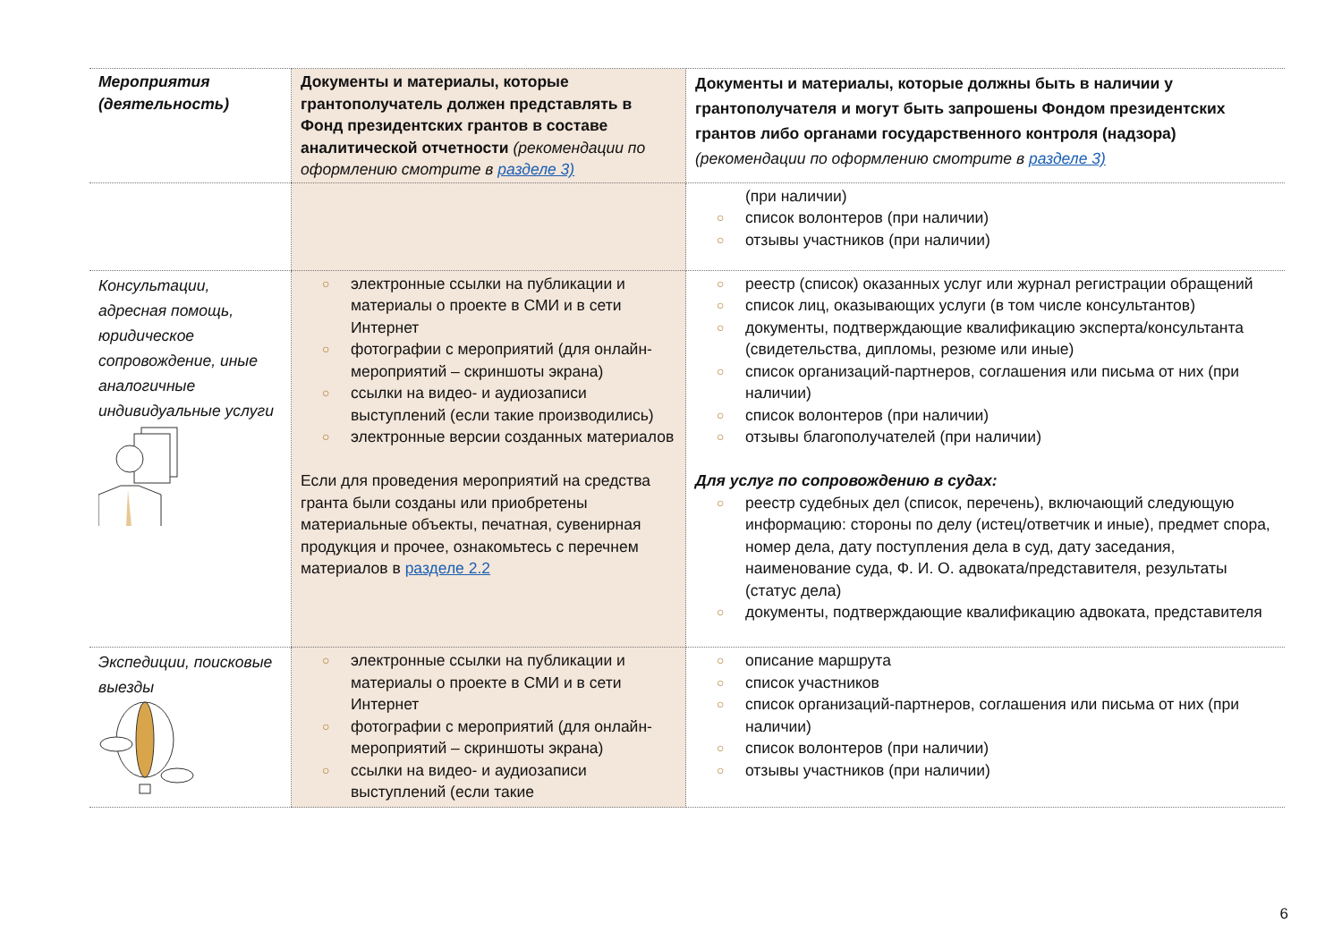| Мероприятия (деятельность) | Документы и материалы, которые грантополучатель должен представлять в Фонд президентских грантов в составе аналитической отчетности (рекомендации по оформлению смотрите в разделе 3) | Документы и материалы, которые должны быть в наличии у грантополучателя и могут быть запрошены Фондом президентских грантов либо органами государственного контроля (надзора) (рекомендации по оформлению смотрите в разделе 3) |
| --- | --- | --- |
| | | (при наличии) ○ список волонтеров (при наличии) ○ отзывы участников (при наличии) |
| Консультации, адресная помощь, юридическое сопровождение, иные аналогичные индивидуальные услуги | ○ электронные ссылки на публикации и материалы о проекте в СМИ и в сети Интернет ○ фотографии с мероприятий (для онлайн-мероприятий – скриншоты экрана) ○ ссылки на видео- и аудиозаписи выступлений (если такие производились) ○ электронные версии созданных материалов Если для проведения мероприятий на средства гранта были созданы или приобретены материальные объекты, печатная, сувенирная продукция и прочее, ознакомьтесь с перечнем материалов в разделе 2.2 | ○ реестр (список) оказанных услуг или журнал регистрации обращений ○ список лиц, оказывающих услуги (в том числе консультантов) ○ документы, подтверждающие квалификацию эксперта/консультанта (свидетельства, дипломы, резюме или иные) ○ список организаций-партнеров, соглашения или письма от них (при наличии) ○ список волонтеров (при наличии) ○ отзывы благополучателей (при наличии) Для услуг по сопровождению в судах: ○ реестр судебных дел (список, перечень), включающий следующую информацию: стороны по делу (истец/ответчик и иные), предмет спора, номер дела, дату поступления дела в суд, дату заседания, наименование суда, Ф. И. О. адвоката/представителя, результаты (статус дела) ○ документы, подтверждающие квалификацию адвоката, представителя |
| Экспедиции, поисковые выезды | ○ электронные ссылки на публикации и материалы о проекте в СМИ и в сети Интернет ○ фотографии с мероприятий (для онлайн-мероприятий – скриншоты экрана) ○ ссылки на видео- и аудиозаписи выступлений (если такие | ○ описание маршрута ○ список участников ○ список организаций-партнеров, соглашения или письма от них (при наличии) ○ список волонтеров (при наличии) ○ отзывы участников (при наличии) |
6